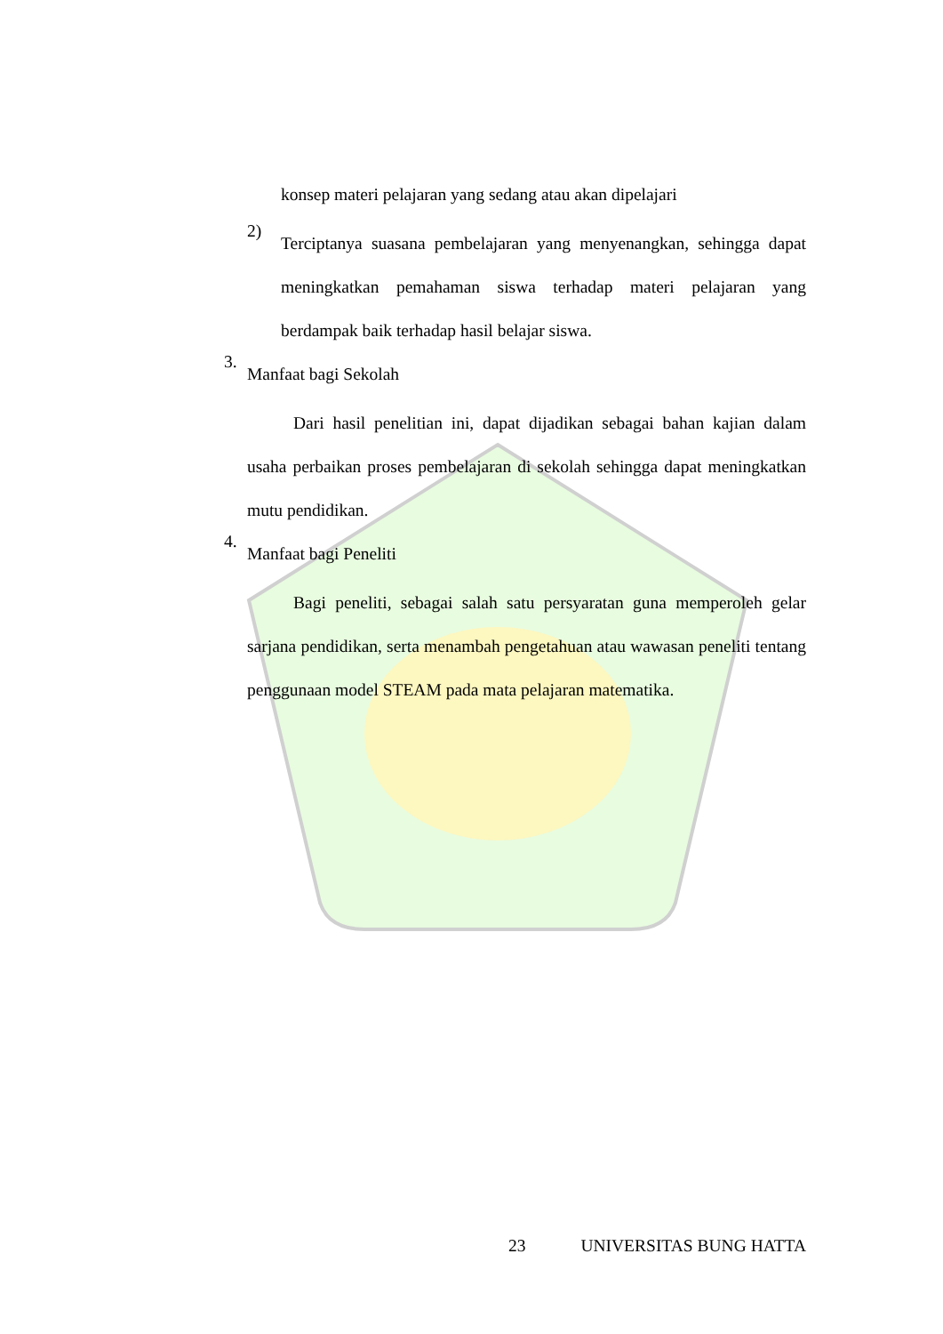konsep materi pelajaran yang sedang atau akan dipelajari
2)
Terciptanya suasana pembelajaran yang menyenangkan, sehingga dapat meningkatkan pemahaman siswa terhadap materi pelajaran yang berdampak baik terhadap hasil belajar siswa.
3.
Manfaat bagi Sekolah
Dari hasil penelitian ini, dapat dijadikan sebagai bahan kajian dalam usaha perbaikan proses pembelajaran di sekolah sehingga dapat meningkatkan mutu pendidikan.
4.
Manfaat bagi Peneliti
Bagi peneliti, sebagai salah satu persyaratan guna memperoleh gelar sarjana pendidikan, serta menambah pengetahuan atau wawasan peneliti tentang penggunaan model STEAM pada mata pelajaran matematika.
23 UNIVERSITAS BUNG HATTA